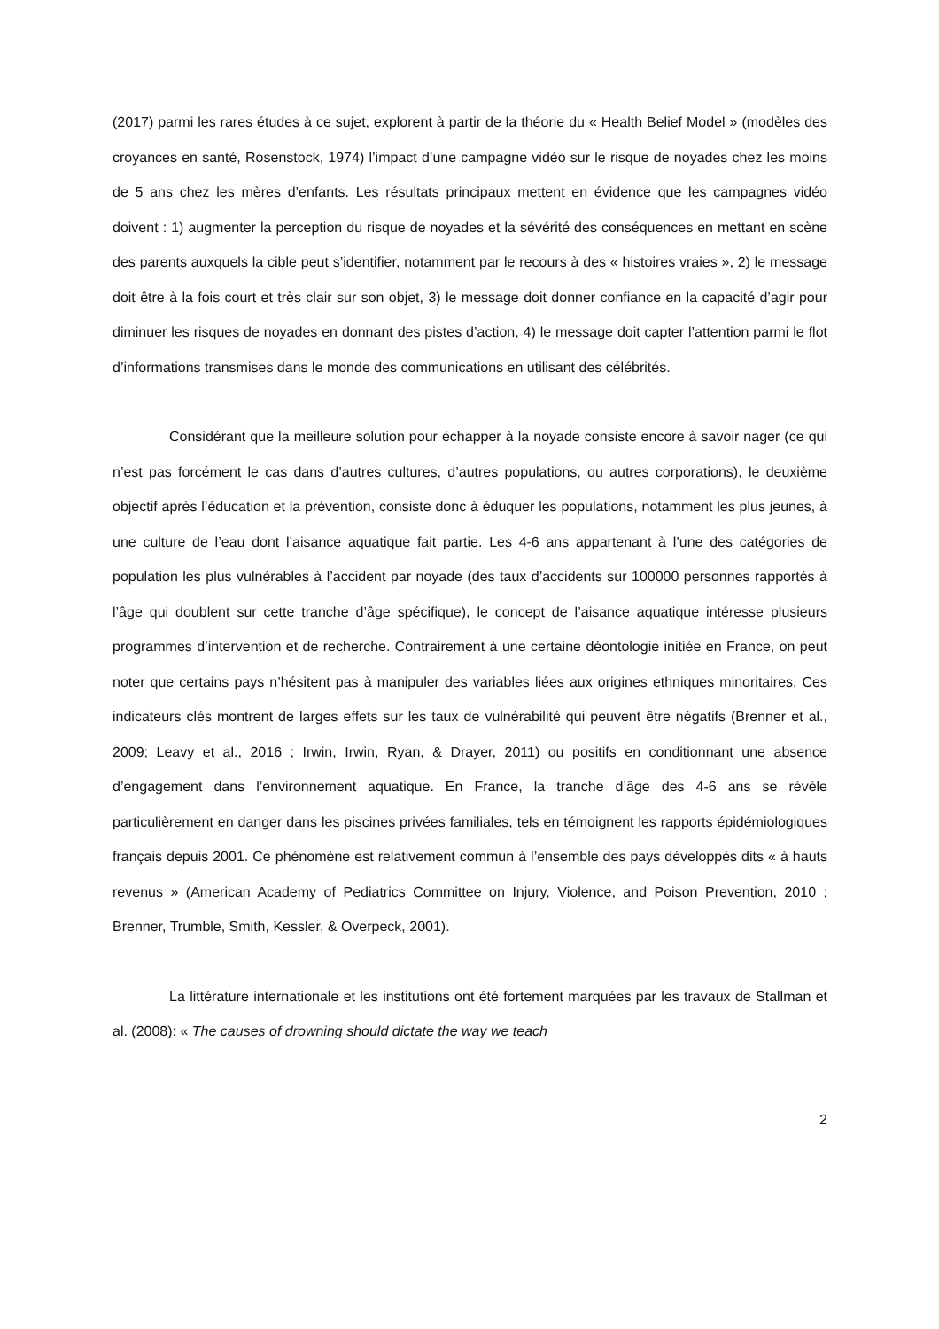(2017) parmi les rares études à ce sujet, explorent à partir de la théorie du « Health Belief Model » (modèles des croyances en santé, Rosenstock, 1974) l’impact d’une campagne vidéo sur le risque de noyades chez les moins de 5 ans chez les mères d’enfants. Les résultats principaux mettent en évidence que les campagnes vidéo doivent : 1) augmenter la perception du risque de noyades et la sévérité des conséquences en mettant en scène des parents auxquels la cible peut s’identifier, notamment par le recours à des « histoires vraies », 2) le message doit être à la fois court et très clair sur son objet, 3) le message doit donner confiance en la capacité d’agir pour diminuer les risques de noyades en donnant des pistes d’action, 4) le message doit capter l’attention parmi le flot d’informations transmises dans le monde des communications en utilisant des célébrités.
Considérant que la meilleure solution pour échapper à la noyade consiste encore à savoir nager (ce qui n’est pas forcément le cas dans d’autres cultures, d’autres populations, ou autres corporations), le deuxième objectif après l’éducation et la prévention, consiste donc à éduquer les populations, notamment les plus jeunes, à une culture de l’eau dont l’aisance aquatique fait partie. Les 4-6 ans appartenant à l’une des catégories de population les plus vulnérables à l’accident par noyade (des taux d’accidents sur 100000 personnes rapportés à l’âge qui doublent sur cette tranche d’âge spécifique), le concept de l’aisance aquatique intéresse plusieurs programmes d’intervention et de recherche. Contrairement à une certaine déontologie initiée en France, on peut noter que certains pays n’hésitent pas à manipuler des variables liées aux origines ethniques minoritaires. Ces indicateurs clés montrent de larges effets sur les taux de vulnérabilité qui peuvent être négatifs (Brenner et al., 2009; Leavy et al., 2016 ; Irwin, Irwin, Ryan, & Drayer, 2011) ou positifs en conditionnant une absence d’engagement dans l’environnement aquatique. En France, la tranche d’âge des 4-6 ans se révèle particulièrement en danger dans les piscines privées familiales, tels en témoignent les rapports épidémiologiques français depuis 2001. Ce phénomène est relativement commun à l’ensemble des pays développés dits « à hauts revenus » (American Academy of Pediatrics Committee on Injury, Violence, and Poison Prevention, 2010 ; Brenner, Trumble, Smith, Kessler, & Overpeck, 2001).
La littérature internationale et les institutions ont été fortement marquées par les travaux de Stallman et al. (2008): « The causes of drowning should dictate the way we teach
2